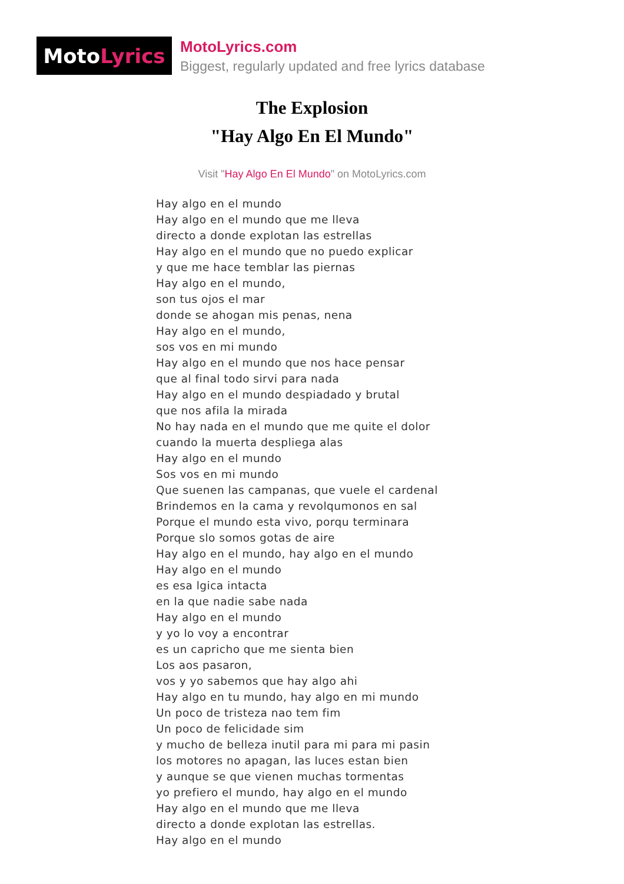Moto Lyrics
MotoLyrics.com
Biggest, regularly updated and free lyrics database
The Explosion
"Hay Algo En El Mundo"
Visit "Hay Algo En El Mundo" on MotoLyrics.com
Hay algo en el mundo
Hay algo en el mundo que me lleva
directo a donde explotan las estrellas
Hay algo en el mundo que no puedo explicar
y que me hace temblar las piernas
Hay algo en el mundo,
son tus ojos el mar
donde se ahogan mis penas, nena
Hay algo en el mundo,
sos vos en mi mundo
Hay algo en el mundo que nos hace pensar
que al final todo sirvi para nada
Hay algo en el mundo despiadado y brutal
que nos afila la mirada
No hay nada en el mundo que me quite el dolor
cuando la muerta despliega alas
Hay algo en el mundo
Sos vos en mi mundo
Que suenen las campanas, que vuele el cardenal
Brindemos en la cama y revolqumonos en sal
Porque el mundo esta vivo, porqu terminara
Porque slo somos gotas de aire
Hay algo en el mundo, hay algo en el mundo
Hay algo en el mundo
es esa lgica intacta
en la que nadie sabe nada
Hay algo en el mundo
y yo lo voy a encontrar
es un capricho que me sienta bien
Los aos pasaron,
vos y yo sabemos que hay algo ahi
Hay algo en tu mundo, hay algo en mi mundo
Un poco de tristeza nao tem fim
Un poco de felicidade sim
y mucho de belleza inutil para mi para mi pasin
los motores no apagan, las luces estan bien
y aunque se que vienen muchas tormentas
yo prefiero el mundo, hay algo en el mundo
Hay algo en el mundo que me lleva
directo a donde explotan las estrellas.
Hay algo en el mundo